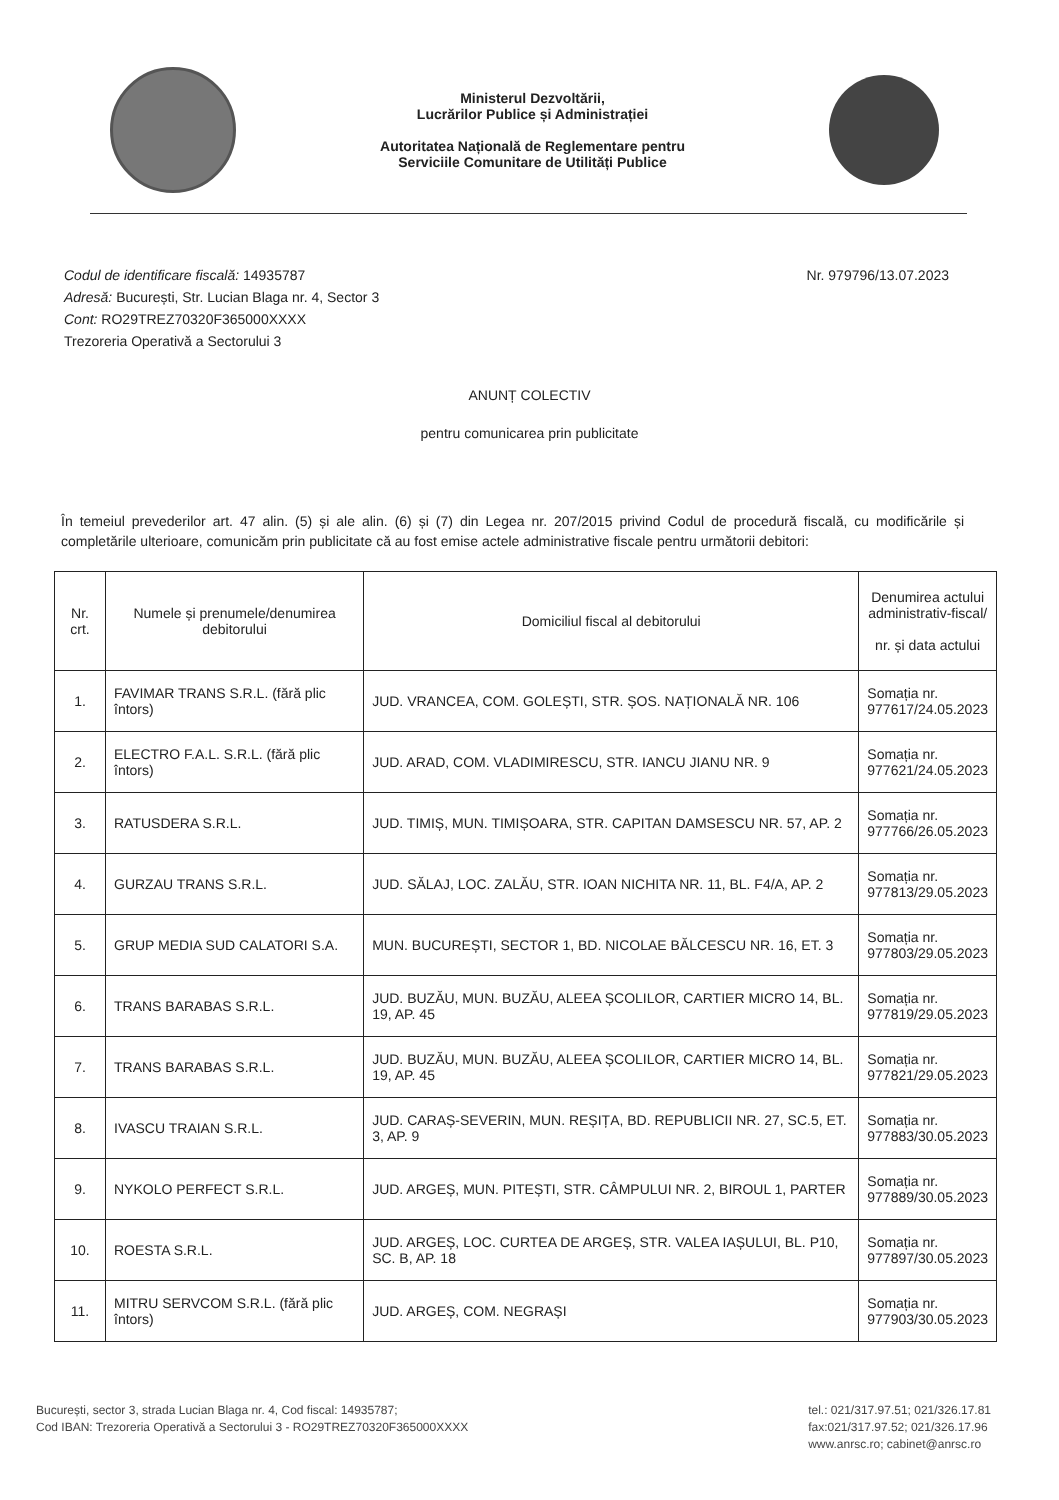Ministerul Dezvoltării,
Lucrărilor Publice și Administrației
Autoritatea Națională de Reglementare pentru
Serviciile Comunitare de Utilități Publice
Codul de identificare fiscală: 14935787
Adresă: București, Str. Lucian Blaga nr. 4, Sector 3
Cont: RO29TREZ70320F365000XXXX
Trezoreria Operativă a Sectorului 3
Nr. 979796/13.07.2023
ANUNȚ COLECTIV
pentru comunicarea prin publicitate
În temeiul prevederilor art. 47 alin. (5) și ale alin. (6) și (7) din Legea nr. 207/2015 privind Codul de procedură fiscală, cu modificările și completările ulterioare, comunicăm prin publicitate că au fost emise actele administrative fiscale pentru următorii debitori:
| Nr. crt. | Numele și prenumele/denumirea debitorului | Domiciliul fiscal al debitorului | Denumirea actului administrativ-fiscal/ nr. și data actului |
| --- | --- | --- | --- |
| 1. | FAVIMAR TRANS S.R.L. (fără plic întors) | JUD. VRANCEA, COM. GOLEȘTI, STR. ȘOS. NAȚIONALĂ NR. 106 | Somația nr. 977617/24.05.2023 |
| 2. | ELECTRO F.A.L. S.R.L. (fără plic întors) | JUD. ARAD, COM. VLADIMIRESCU, STR. IANCU JIANU NR. 9 | Somația nr. 977621/24.05.2023 |
| 3. | RATUSDERA S.R.L. | JUD. TIMIȘ, MUN. TIMIȘOARA, STR. CAPITAN DAMSESCU NR. 57, AP. 2 | Somația nr. 977766/26.05.2023 |
| 4. | GURZAU TRANS S.R.L. | JUD. SĂLAJ, LOC. ZALĂU, STR. IOAN NICHITA NR. 11, BL. F4/A, AP. 2 | Somația nr. 977813/29.05.2023 |
| 5. | GRUP MEDIA SUD CALATORI S.A. | MUN. BUCUREȘTI, SECTOR 1, BD. NICOLAE BĂLCESCU NR. 16, ET. 3 | Somația nr. 977803/29.05.2023 |
| 6. | TRANS BARABAS S.R.L. | JUD. BUZĂU, MUN. BUZĂU, ALEEA ȘCOLILOR, CARTIER MICRO 14, BL. 19, AP. 45 | Somația nr. 977819/29.05.2023 |
| 7. | TRANS BARABAS S.R.L. | JUD. BUZĂU, MUN. BUZĂU, ALEEA ȘCOLILOR, CARTIER MICRO 14, BL. 19, AP. 45 | Somația nr. 977821/29.05.2023 |
| 8. | IVASCU TRAIAN S.R.L. | JUD. CARAȘ-SEVERIN, MUN. REȘIȚA, BD. REPUBLICII NR. 27, SC.5, ET. 3, AP. 9 | Somația nr. 977883/30.05.2023 |
| 9. | NYKOLO PERFECT S.R.L. | JUD. ARGEȘ, MUN. PITEȘTI, STR. CÂMPULUI NR. 2, BIROUL 1, PARTER | Somația nr. 977889/30.05.2023 |
| 10. | ROESTA S.R.L. | JUD. ARGEȘ, LOC. CURTEA DE ARGEȘ, STR. VALEA IAȘULUI, BL. P10, SC. B, AP. 18 | Somația nr. 977897/30.05.2023 |
| 11. | MITRU SERVCOM S.R.L. (fără plic întors) | JUD. ARGEȘ, COM. NEGRAȘI | Somația nr. 977903/30.05.2023 |
București, sector 3, strada Lucian Blaga nr. 4, Cod fiscal: 14935787;
Cod IBAN: Trezoreria Operativă a Sectorului 3 - RO29TREZ70320F365000XXXX
tel.: 021/317.97.51; 021/326.17.81
fax:021/317.97.52; 021/326.17.96
www.anrsc.ro; cabinet@anrsc.ro